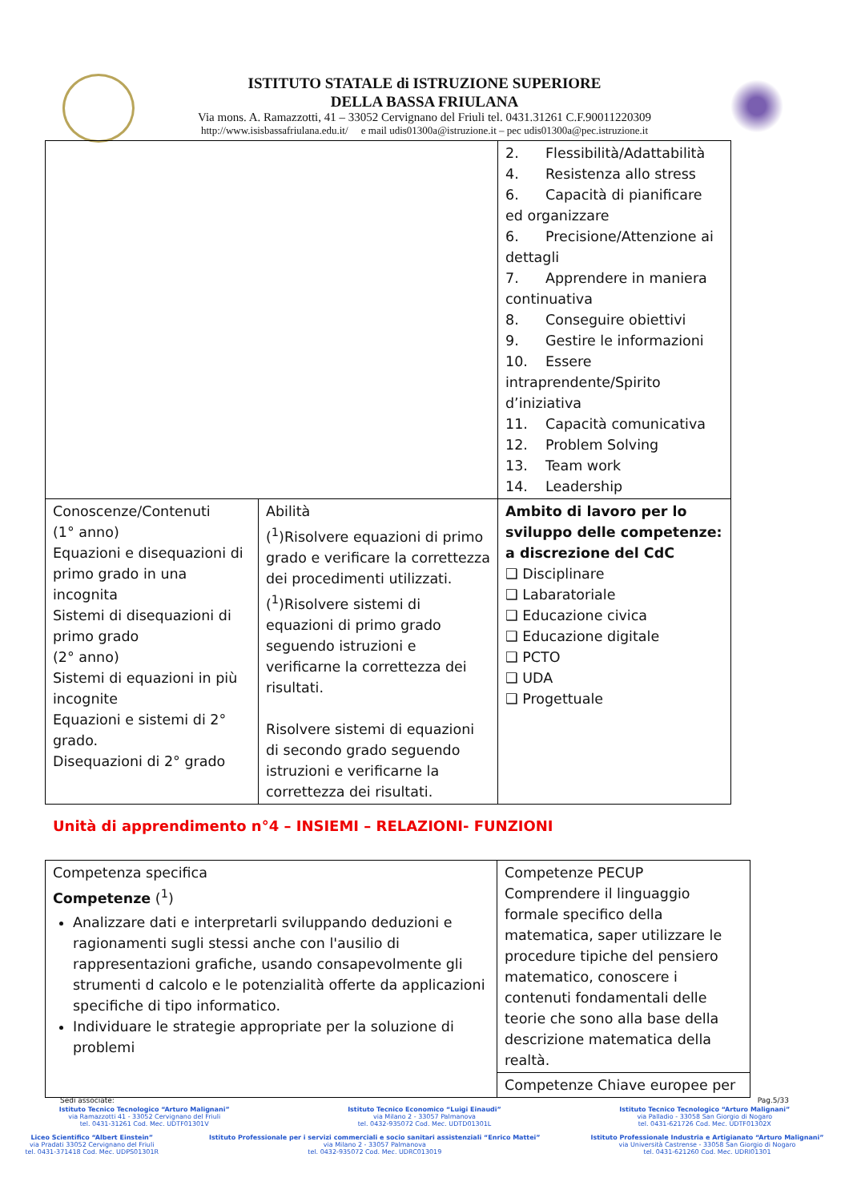ISTITUTO STATALE di ISTRUZIONE SUPERIORE
DELLA BASSA FRIULANA
Via mons. A. Ramazzotti, 41 – 33052 Cervignano del Friuli tel. 0431.31261 C.F.90011220309
http://www.isisbassafriulana.edu.it/ e mail udis01300a@istruzione.it – pec udis01300a@pec.istruzione.it
| | | 2. Flessibilità/Adattabilità 4. Resistenza allo stress 6. Capacità di pianificare ed organizzare 6. Precisione/Attenzione ai dettagli 7. Apprendere in maniera continuativa 8. Conseguire obiettivi 9. Gestire le informazioni 10. Essere intraprendente/Spirito d’iniziativa 11. Capacità comunicativa 12. Problem Solving 13. Team work 14. Leadership |
| Conoscenze/Contenuti (1° anno) Equazioni e disequazioni di primo grado in una incognita Sistemi di disequazioni di primo grado (2° anno) Sistemi di equazioni in più incognite Equazioni e sistemi di 2° grado. Disequazioni di 2° grado | Abilità (<sup>1</sup>)Risolvere equazioni di primo grado e verificare la correttezza dei procedimenti utilizzati. (<sup>1</sup>)Risolvere sistemi di equazioni di primo grado seguendo istruzioni e verificarne la correttezza dei risultati. Risolvere sistemi di equazioni di secondo grado seguendo istruzioni e verificarne la correttezza dei risultati. | Ambito di lavoro per lo sviluppo delle competenze: a discrezione del CdC ❑ Disciplinare ❑ Labaratoriale ❑ Educazione civica ❑ Educazione digitale ❑ PCTO ❑ UDA ❑ Progettuale |
Unità di apprendimento n°4 – INSIEMI – RELAZIONI- FUNZIONI
| Competenza specifica Competenze (<sup>1</sup>) Analizzare dati e interpretarli sviluppando deduzioni e ragionamenti sugli stessi anche con l'ausilio di rappresentazioni grafiche, usando consapevolmente gli strumenti d calcolo e le potenzialità offerte da applicazioni specifiche di tipo informatico. Individuare le strategie appropriate per la soluzione di problemi | Competenze PECUP Comprendere il linguaggio formale specifico della matematica, saper utilizzare le procedure tipiche del pensiero matematico, conoscere i contenuti fondamentali delle teorie che sono alla base della descrizione matematica della realtà. |
| | Competenze Chiave europee per |
Sedi associate: Pag.5/33
Istituto Tecnico Tecnologico “Arturo Malignani”
via Ramazzotti 41 - 33052 Cervignano del Friuli
tel. 0431-31261 Cod. Mec. UDTF01301V
Istituto Tecnico Economico “Luigi Einaudi”
via Milano 2 - 33057 Palmanova
tel. 0432-935072 Cod. Mec. UDTD01301L
Istituto Tecnico Tecnologico “Arturo Malignani”
via Palladio - 33058 San Giorgio di Nogaro
tel. 0431-621726 Cod. Mec. UDTF01302X
Liceo Scientifico “Albert Einstein”
via Pradati 33052 Cervignano del Friuli
tel. 0431-371418 Cod. Mec. UDPS01301R
Istituto Professionale per i servizi commerciali e socio sanitari assistenziali “Enrico Mattei”
via Milano 2 - 33057 Palmanova
tel. 0432-935072 Cod. Mec. UDRC013019
Istituto Professionale Industria e Artigianato “Arturo Malignani”
via Università Castrense - 33058 San Giorgio di Nogaro
tel. 0431-621260 Cod. Mec. UDRI01301